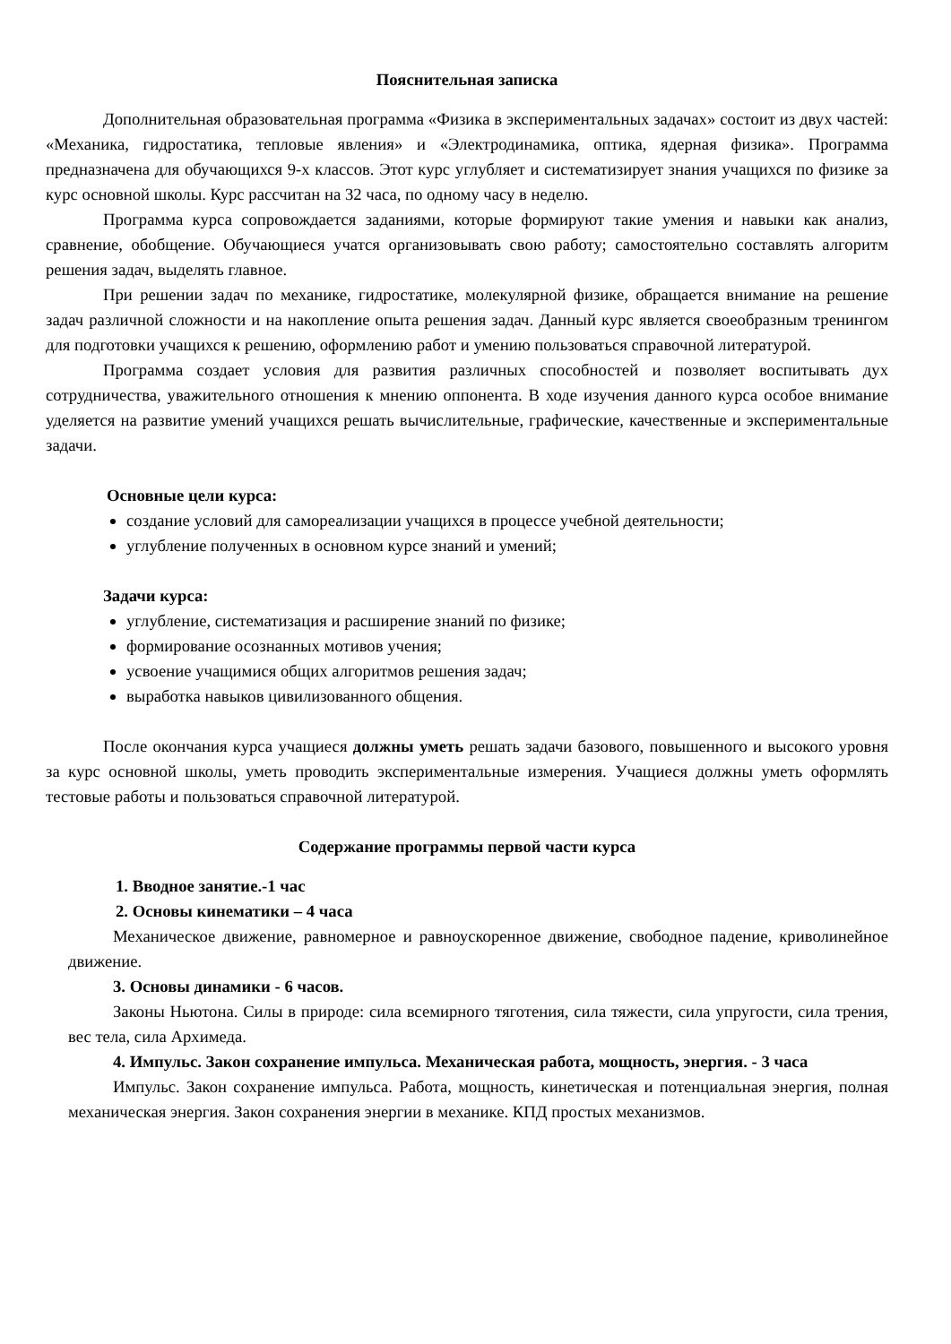Пояснительная записка
Дополнительная образовательная программа «Физика в экспериментальных задачах» состоит из двух частей: «Механика, гидростатика, тепловые явления» и «Электродинамика, оптика, ядерная физика». Программа предназначена для обучающихся 9-х классов. Этот курс углубляет и систематизирует знания учащихся по физике за курс основной школы. Курс рассчитан на 32 часа, по одному часу в неделю.
Программа курса сопровождается заданиями, которые формируют такие умения и навыки как анализ, сравнение, обобщение. Обучающиеся учатся организовывать свою работу; самостоятельно составлять алгоритм решения задач, выделять главное.
При решении задач по механике, гидростатике, молекулярной физике, обращается внимание на решение задач различной сложности и на накопление опыта решения задач. Данный курс является своеобразным тренингом для подготовки учащихся к решению, оформлению работ и умению пользоваться справочной литературой.
Программа создает условия для развития различных способностей и позволяет воспитывать дух сотрудничества, уважительного отношения к мнению оппонента. В ходе изучения данного курса особое внимание уделяется на развитие умений учащихся решать вычислительные, графические, качественные и экспериментальные задачи.
Основные цели курса:
создание условий для самореализации учащихся в процессе учебной деятельности;
углубление полученных в основном курсе знаний и умений;
Задачи курса:
углубление, систематизация и расширение знаний по физике;
формирование осознанных мотивов учения;
усвоение учащимися общих алгоритмов решения задач;
выработка навыков цивилизованного общения.
После окончания курса учащиеся должны уметь решать задачи базового, повышенного и высокого уровня за курс основной школы, уметь проводить экспериментальные измерения. Учащиеся должны уметь оформлять тестовые работы и пользоваться справочной литературой.
Содержание программы первой части курса
1. Вводное занятие.-1 час
2. Основы кинематики – 4 часа
Механическое движение, равномерное и равноускоренное движение, свободное падение, криволинейное движение.
3. Основы динамики - 6 часов.
Законы Ньютона. Силы в природе: сила всемирного тяготения, сила тяжести, сила упругости, сила трения, вес тела, сила Архимеда.
4. Импульс. Закон сохранение импульса. Механическая работа, мощность, энергия. - 3 часа
Импульс. Закон сохранение импульса. Работа, мощность, кинетическая и потенциальная энергия, полная механическая энергия. Закон сохранения энергии в механике. КПД простых механизмов.